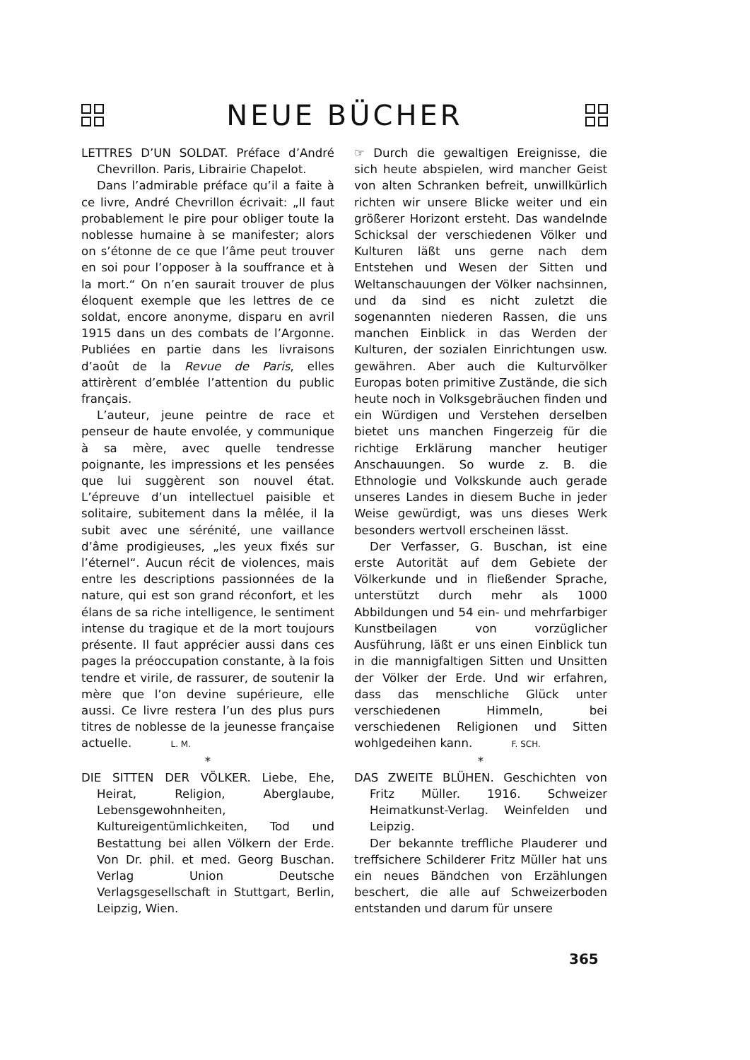NEUE BÜCHER
LETTRES D’UN SOLDAT. Préface d’André Chevrillon. Paris, Librairie Chapelot.
Dans l’admirable préface qu’il a faite à ce livre, André Chevrillon écrivait: „Il faut probablement le pire pour obliger toute la noblesse humaine à se manifester; alors on s’étonne de ce que l’âme peut trouver en soi pour l’opposer à la souffrance et à la mort.“ On n’en saurait trouver de plus éloquent exemple que les lettres de ce soldat, encore anonyme, disparu en avril 1915 dans un des combats de l’Argonne. Publiées en partie dans les livraisons d’août de la Revue de Paris, elles attirèrent d’emblée l’attention du public français.
L’auteur, jeune peintre de race et penseur de haute envolée, y communique à sa mère, avec quelle tendresse poignante, les impressions et les pensées que lui suggèrent son nouvel état. L’épreuve d’un intellectuel paisible et solitaire, subitement dans la mêlée, il la subit avec une sérénité, une vaillance d’âme prodigieuses, „les yeux fixés sur l’éternel“. Aucun récit de violences, mais entre les descriptions passionnées de la nature, qui est son grand réconfort, et les élans de sa riche intelligence, le sentiment intense du tragique et de la mort toujours présente. Il faut apprécier aussi dans ces pages la préoccupation constante, à la fois tendre et virile, de rassurer, de soutenir la mère que l’on devine supérieure, elle aussi. Ce livre restera l’un des plus purs titres de noblesse de la jeunesse française actuelle. L. M.
*
DIE SITTEN DER VÖLKER. Liebe, Ehe, Heirat, Religion, Aberglaube, Lebensgewohnheiten, Kultureigentümlichkeiten, Tod und Bestattung bei allen Völkern der Erde. Von Dr. phil. et med. Georg Buschan. Verlag Union Deutsche Verlagsgesellschaft in Stuttgart, Berlin, Leipzig, Wien.
☞ Durch die gewaltigen Ereignisse, die sich heute abspielen, wird mancher Geist von alten Schranken befreit, unwillkürlich richten wir unsere Blicke weiter und ein größerer Horizont ersteht. Das wandelnde Schicksal der verschiedenen Völker und Kulturen läßt uns gerne nach dem Entstehen und Wesen der Sitten und Weltanschauungen der Völker nachsinnen, und da sind es nicht zuletzt die sogenannten niederen Rassen, die uns manchen Einblick in das Werden der Kulturen, der sozialen Einrichtungen usw. gewähren. Aber auch die Kulturvölker Europas boten primitive Zustände, die sich heute noch in Volksgebräuchen finden und ein Würdigen und Verstehen derselben bietet uns manchen Fingerzeig für die richtige Erklärung mancher heutiger Anschauungen. So wurde z. B. die Ethnologie und Volkskunde auch gerade unseres Landes in diesem Buche in jeder Weise gewürdigt, was uns dieses Werk besonders wertvoll erscheinen lässt.
Der Verfasser, G. Buschan, ist eine erste Autorität auf dem Gebiete der Völkerkunde und in fließender Sprache, unterstützt durch mehr als 1000 Abbildungen und 54 ein- und mehrfarbiger Kunstbeilagen von vorzüglicher Ausführung, läßt er uns einen Einblick tun in die mannigfaltigen Sitten und Unsitten der Völker der Erde. Und wir erfahren, dass das menschliche Glück unter verschiedenen Himmeln, bei verschiedenen Religionen und Sitten wohlgedeihen kann. F. SCH.
*
DAS ZWEITE BLÜHEN. Geschichten von Fritz Müller. 1916. Schweizer Heimatkunst-Verlag. Weinfelden und Leipzig.
Der bekannte treffliche Plauderer und treffsichere Schilderer Fritz Müller hat uns ein neues Bändchen von Erzählungen beschert, die alle auf Schweizerboden entstanden und darum für unsere
365